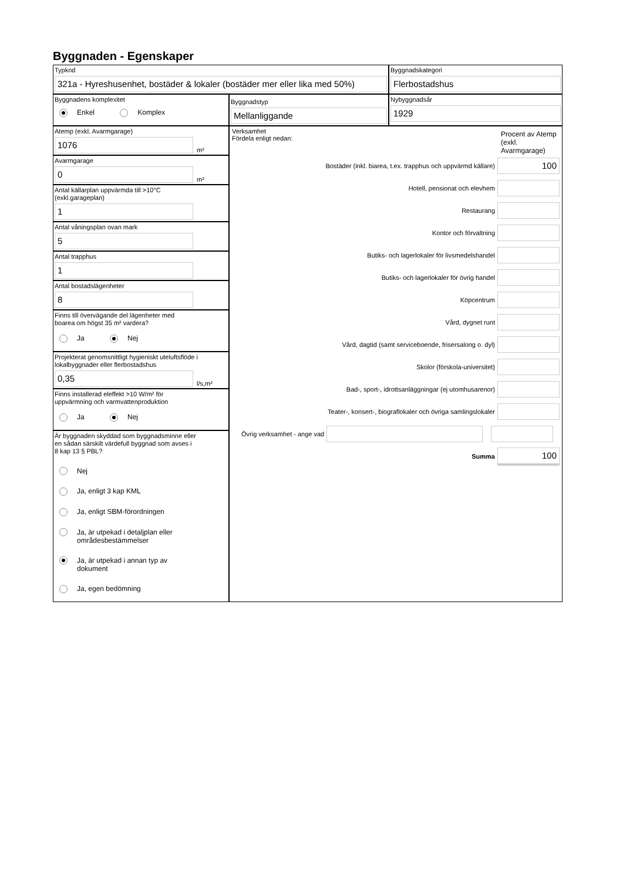Byggnaden - Egenskaper
Typkod
321a - Hyreshusenhet, bostäder & lokaler (bostäder mer eller lika med 50%)
Byggnadskategori
Flerbostadshus
Byggnadens komplexitet
Enkel Komplex
Byggnadstyp
Mellanliggande
Nybyggnadsår
1929
Atemp (exkl. Avarmgarage)
1076
m²
Avarmgarage
0
m²
Antal källarplan uppvärmda till >10°C
(exkl.garageplan)
1
Antal våningsplan ovan mark
5
Antal trapphus
1
Antal bostadslägenheter
8
Finns till övervägande del lägenheter med
boarea om högst 35 m² vardera?
Ja Nej
Projekterat genomsnittligt hygieniskt uteluftsflöde i
lokalbyggnader eller flerbostadshus
0,35
l/s,m²
Finns installerad eleffekt >10 W/m² för
uppvärmning och varmvattenproduktion
Ja Nej
Är byggnaden skyddad som byggnadsminne eller
en sådan särskilt värdefull byggnad som avses i
8 kap 13 § PBL?
Nej
Ja, enligt 3 kap KML
Ja, enligt SBM-förordningen
Ja, är utpekad i detaljplan eller
områdesbestämmelser
Ja, är utpekad i annan typ av
dokument
Ja, egen bedömning
Verksamhet
Fördela enligt nedan:
Procent av Atemp (exkl. Avarmgarage)
Bostäder (inkl. biarea, t.ex. trapphus och uppvärmd källare)
100
Hotell, pensionat och elevhem
Restaurang
Kontor och förvaltning
Butiks- och lagerlokaler för livsmedelshandel
Butiks- och lagerlokaler för övrig handel
Köpcentrum
Vård, dygnet runt
Vård, dagtid (samt serviceboende, frisersalong o. dyl)
Skolor (förskola-universitet)
Bad-, sport-, idrottsanläggningar (ej utomhusarenor)
Teater-, konsert-, biograflokaler och övriga samlingslokaler
Övrig verksamhet - ange vad
Summa
100